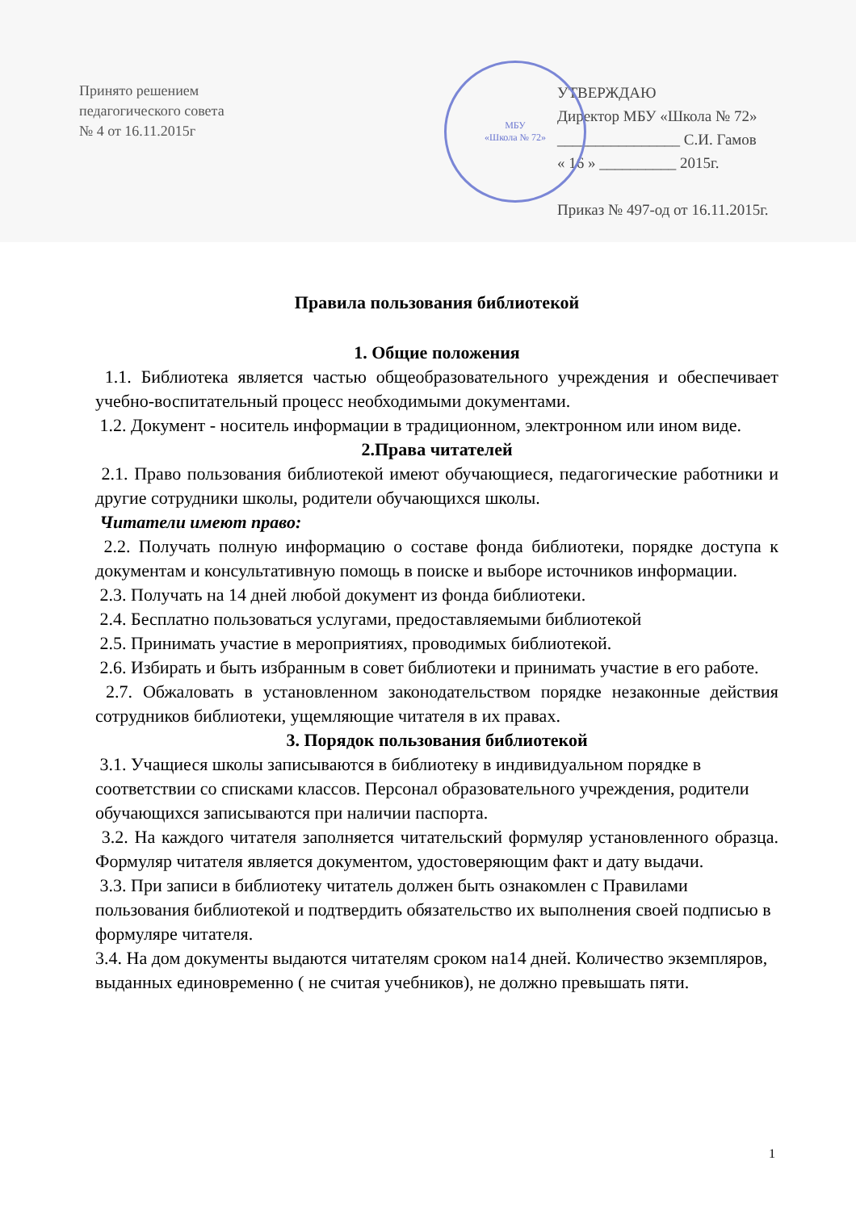Принято решением
педагогического совета
№ 4 от 16.11.2015г
УТВЕРЖДАЮ
Директор МБУ «Школа № 72»
________________ С.И. Гамов
« 16 » __________ 2015г.
Приказ № 497-од от 16.11.2015г.
МБУ
«Школа № 72»
Правила пользования библиотекой
1. Общие положения
1.1. Библиотека является частью общеобразовательного учреждения и обеспечивает учебно-воспитательный процесс необходимыми документами.
1.2. Документ - носитель информации в традиционном, электронном или ином виде.
2.Права читателей
2.1. Право пользования библиотекой имеют обучающиеся, педагогические работники и другие сотрудники школы, родители обучающихся школы.
Читатели имеют право:
2.2. Получать полную информацию о составе фонда библиотеки, порядке доступа к документам и консультативную помощь в поиске и выборе источников информации.
2.3. Получать на 14 дней любой документ из фонда библиотеки.
2.4. Бесплатно пользоваться услугами, предоставляемыми библиотекой
2.5. Принимать участие в мероприятиях, проводимых библиотекой.
2.6. Избирать и быть избранным в совет библиотеки и принимать участие в его работе.
2.7. Обжаловать в установленном законодательством порядке незаконные действия сотрудников библиотеки, ущемляющие читателя в их правах.
3. Порядок пользования библиотекой
3.1. Учащиеся школы записываются в библиотеку в индивидуальном порядке в соответствии со списками классов. Персонал образовательного учреждения, родители обучающихся записываются при наличии паспорта.
3.2. На каждого читателя заполняется читательский формуляр установленного образца. Формуляр читателя является документом, удостоверяющим факт и дату выдачи.
3.3. При записи в библиотеку читатель должен быть ознакомлен с Правилами пользования библиотекой и подтвердить обязательство их выполнения своей подписью в формуляре читателя.
3.4. На дом документы выдаются читателям сроком на14 дней. Количество экземпляров, выданных единовременно ( не считая учебников), не должно превышать пяти.
1